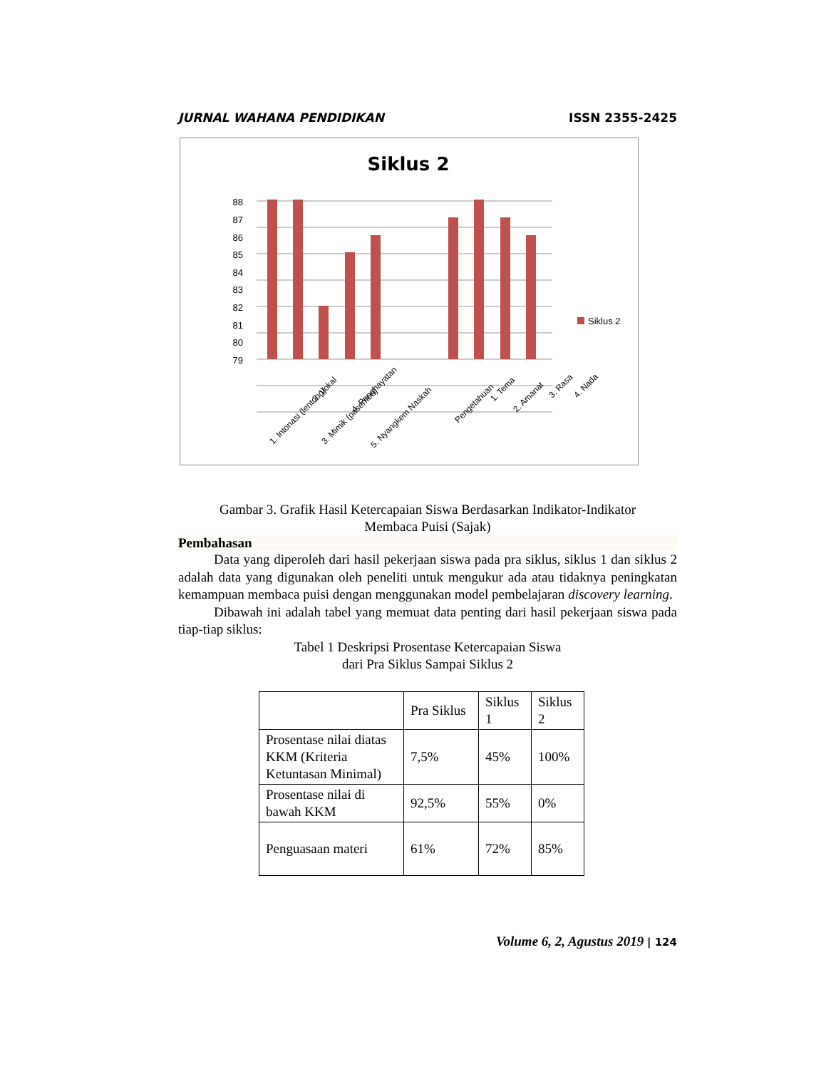JURNAL WAHANA PENDIDIKAN ISSN 2355-2425
Siklus 2
88
87
86
85
84
83
82
81
80
79
Siklus 2
1. Intonasi (lentong)
2. Vokal
3. Mimik (pasemon)
4. Penghayatan
5. Nyangkem Naskah
Pengetahuan
1. Tema
2. Amanat
3. Rasa
4. Nada
Gambar 3. Grafik Hasil Ketercapaian Siswa Berdasarkan Indikator-Indikator
Membaca Puisi (Sajak)
Pembahasan
Data yang diperoleh dari hasil pekerjaan siswa pada pra siklus, siklus 1 dan siklus 2 adalah data yang digunakan oleh peneliti untuk mengukur ada atau tidaknya peningkatan kemampuan membaca puisi dengan menggunakan model pembelajaran discovery learning.
Dibawah ini adalah tabel yang memuat data penting dari hasil pekerjaan siswa pada tiap-tiap siklus:
Tabel 1 Deskripsi Prosentase Ketercapaian Siswa
dari Pra Siklus Sampai Siklus 2
| | Pra Siklus | Siklus 1 | Siklus 2 |
| Prosentase nilai diatas KKM (Kriteria Ketuntasan Minimal) | 7,5% | 45% | 100% |
| Prosentase nilai di bawah KKM | 92,5% | 55% | 0% |
| Penguasaan materi | 61% | 72% | 85% |
Volume 6, 2, Agustus 2019 | 124